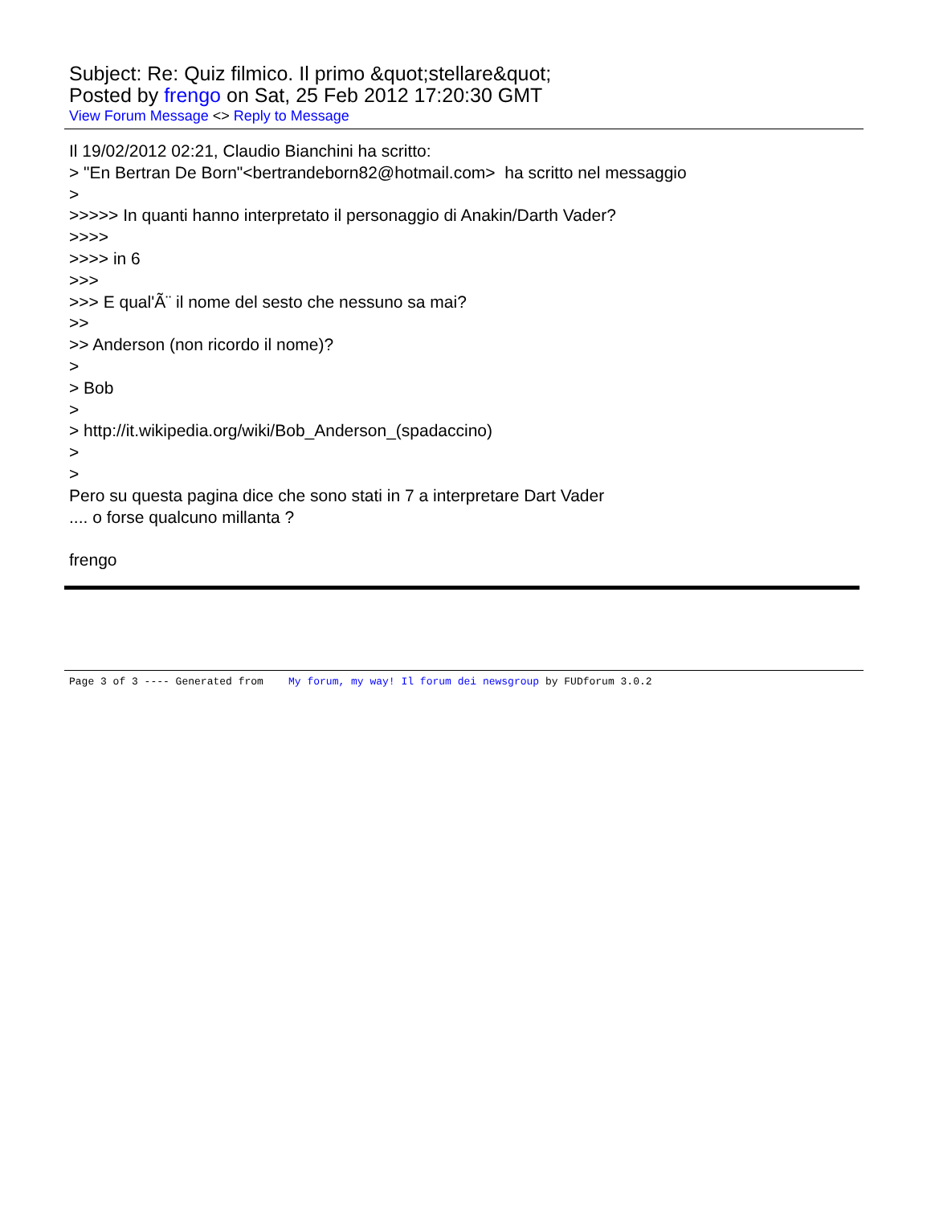Subject: Re: Quiz filmico. Il primo &quot;stellare&quot;
Posted by frengo on Sat, 25 Feb 2012 17:20:30 GMT
View Forum Message <> Reply to Message
Il 19/02/2012 02:21, Claudio Bianchini ha scritto: > "En Bertran De Born"<bertrandeborn82@hotmail.com> ha scritto nel messaggio > >>>>> In quanti hanno interpretato il personaggio di Anakin/Darth Vader? >>>> >>>> in 6 >>> >>> E qual'Ã¨ il nome del sesto che nessuno sa mai? >> >> Anderson (non ricordo il nome)? > > Bob > > http://it.wikipedia.org/wiki/Bob_Anderson_(spadaccino) > > Pero su questa pagina dice che sono stati in 7 a interpretare Dart Vader .... o forse qualcuno millanta ? frengo
Page 3 of 3 ---- Generated from My forum, my way! Il forum dei newsgroup by FUDforum 3.0.2